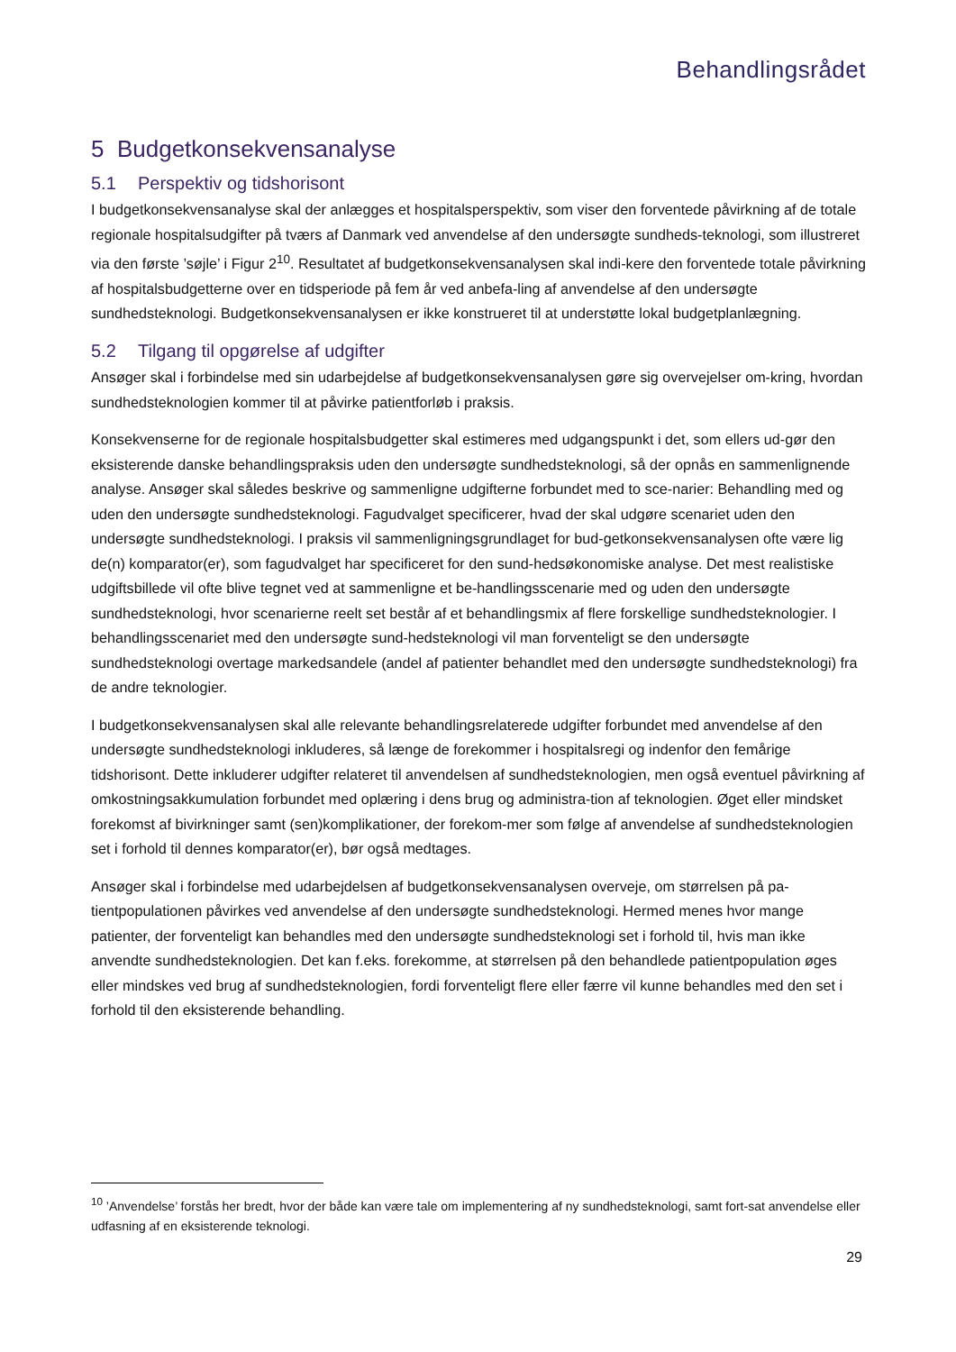Behandlingsrådet
5 Budgetkonsekvensanalyse
5.1 Perspektiv og tidshorisont
I budgetkonsekvensanalyse skal der anlægges et hospitalsperspektiv, som viser den forventede påvirkning af de totale regionale hospitalsudgifter på tværs af Danmark ved anvendelse af den undersøgte sundheds-teknologi, som illustreret via den første ’søjle’ i Figur 2<sup>10</sup>. Resultatet af budgetkonsekvensanalysen skal indi-kere den forventede totale påvirkning af hospitalsbudgetterne over en tidsperiode på fem år ved anbefa-ling af anvendelse af den undersøgte sundhedsteknologi. Budgetkonsekvensanalysen er ikke konstrueret til at understøtte lokal budgetplanlægning.
5.2 Tilgang til opgørelse af udgifter
Ansøger skal i forbindelse med sin udarbejdelse af budgetkonsekvensanalysen gøre sig overvejelser om-kring, hvordan sundhedsteknologien kommer til at påvirke patientforløb i praksis.
Konsekvenserne for de regionale hospitalsbudgetter skal estimeres med udgangspunkt i det, som ellers ud-gør den eksisterende danske behandlingspraksis uden den undersøgte sundhedsteknologi, så der opnås en sammenlignende analyse. Ansøger skal således beskrive og sammenligne udgifterne forbundet med to sce-narier: Behandling med og uden den undersøgte sundhedsteknologi. Fagudvalget specificerer, hvad der skal udgøre scenariet uden den undersøgte sundhedsteknologi. I praksis vil sammenligningsgrundlaget for bud-getkonsekvensanalysen ofte være lig de(n) komparator(er), som fagudvalget har specificeret for den sund-hedsøkonomiske analyse. Det mest realistiske udgiftsbillede vil ofte blive tegnet ved at sammenligne et be-handlingsscenarie med og uden den undersøgte sundhedsteknologi, hvor scenarierne reelt set består af et behandlingsmix af flere forskellige sundhedsteknologier. I behandlingsscenariet med den undersøgte sund-hedsteknologi vil man forventeligt se den undersøgte sundhedsteknologi overtage markedsandele (andel af patienter behandlet med den undersøgte sundhedsteknologi) fra de andre teknologier.
I budgetkonsekvensanalysen skal alle relevante behandlingsrelaterede udgifter forbundet med anvendelse af den undersøgte sundhedsteknologi inkluderes, så længe de forekommer i hospitalsregi og indenfor den femårige tidshorisont. Dette inkluderer udgifter relateret til anvendelsen af sundhedsteknologien, men også eventuel påvirkning af omkostningsakkumulation forbundet med oplæring i dens brug og administra-tion af teknologien. Øget eller mindsket forekomst af bivirkninger samt (sen)komplikationer, der forekom-mer som følge af anvendelse af sundhedsteknologien set i forhold til dennes komparator(er), bør også medtages.
Ansøger skal i forbindelse med udarbejdelsen af budgetkonsekvensanalysen overveje, om størrelsen på pa-tientpopulationen påvirkes ved anvendelse af den undersøgte sundhedsteknologi. Hermed menes hvor mange patienter, der forventeligt kan behandles med den undersøgte sundhedsteknologi set i forhold til, hvis man ikke anvendte sundhedsteknologien. Det kan f.eks. forekomme, at størrelsen på den behandlede patientpopulation øges eller mindskes ved brug af sundhedsteknologien, fordi forventeligt flere eller færre vil kunne behandles med den set i forhold til den eksisterende behandling.
<sup>10</sup> ’Anvendelse’ forstås her bredt, hvor der både kan være tale om implementering af ny sundhedsteknologi, samt fort-sat anvendelse eller udfasning af en eksisterende teknologi.
29